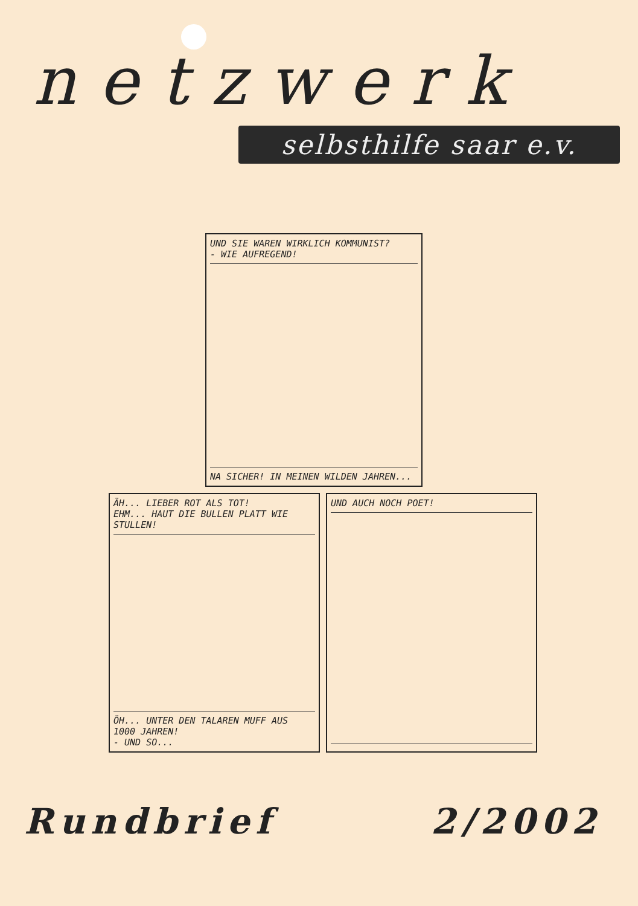netzwerk
selbsthilfe saar e.v.
UND SIE WAREN WIRKLICH KOMMUNIST?
- WIE AUFREGEND!
NA SICHER! IN MEINEN WILDEN JAHREN...
ÄH... LIEBER ROT ALS TOT!
EHM... HAUT DIE BULLEN PLATT WIE STULLEN!
ÖH... UNTER DEN TALAREN MUFF AUS 1000 JAHREN!
- UND SO...
UND AUCH NOCH POET!
Rundbrief 2/2002